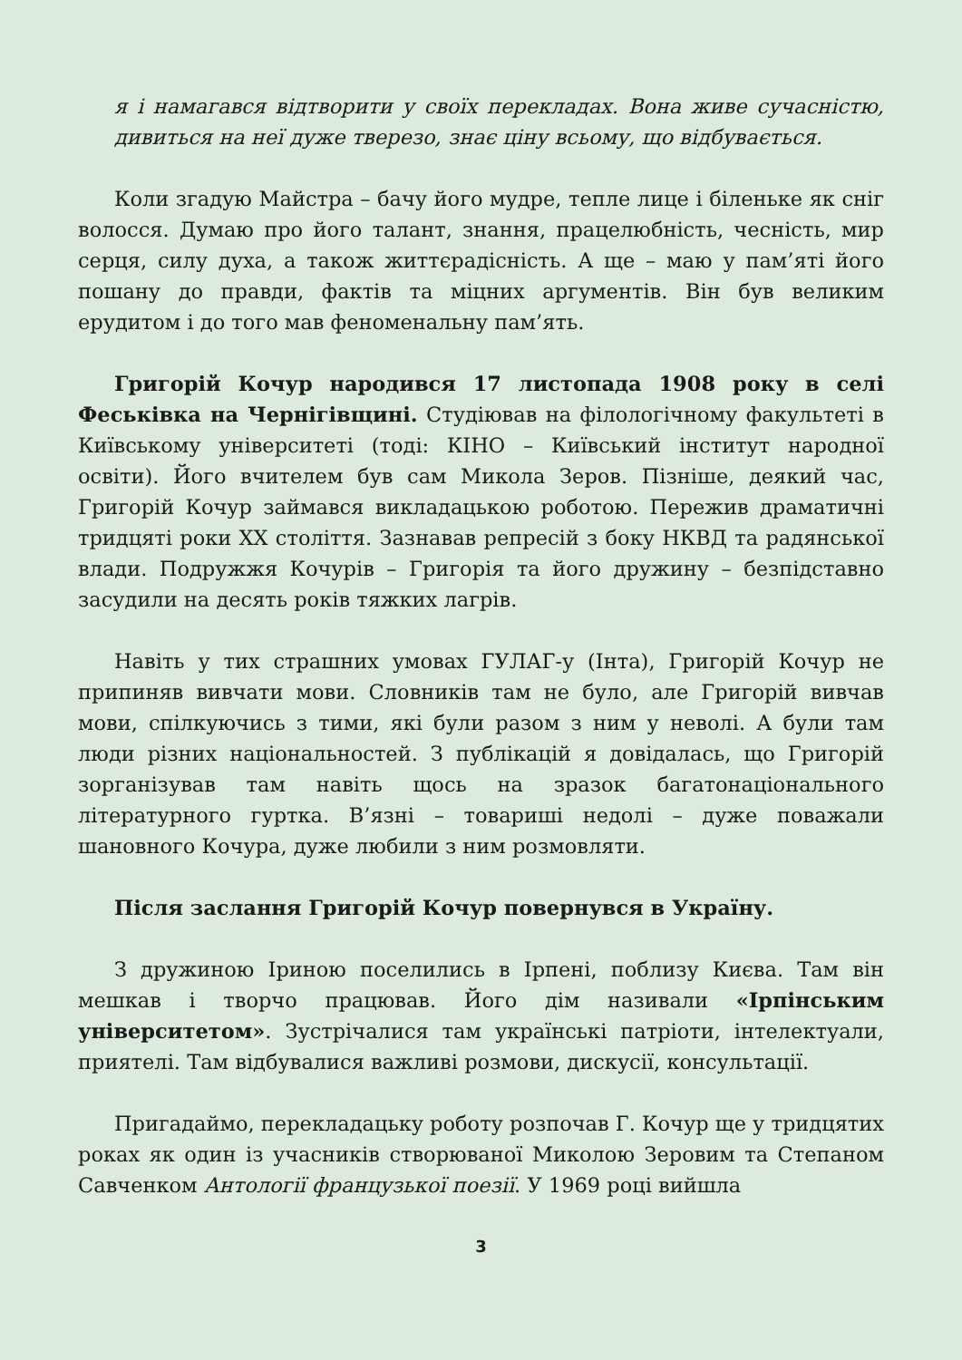я і намагався відтворити у своїх перекладах. Вона живе сучасністю, дивиться на неї дуже тверезо, знає ціну всьому, що відбувається.
Коли згадую Майстра – бачу його мудре, тепле лице і біленьке як сніг волосся. Думаю про його талант, знання, працелюбність, чесність, мир серця, силу духа, а також життєрадісність. А ще – маю у пам’яті його пошану до правди, фактів та міцних аргументів. Він був великим ерудитом і до того мав феноменальну пам’ять.
Григорій Кочур народився 17 листопада 1908 року в селі Феськівка на Чернігівщині. Студіював на філологічному факультеті в Київському університеті (тоді: КІНО – Київський інститут народної освіти). Його вчителем був сам Микола Зеров. Пізніше, деякий час, Григорій Кочур займався викладацькою роботою. Пережив драматичні тридцяті роки XX століття. Зазнавав репресій з боку НКВД та радянської влади. Подружжя Кочурів – Григорія та його дружину – безпідставно засудили на десять років тяжких лагрів.
Навіть у тих страшних умовах ГУЛАГ-у (Інта), Григорій Кочур не припиняв вивчати мови. Словників там не було, але Григорій вивчав мови, спілкуючись з тими, які були разом з ним у неволі. А були там люди різних національностей. З публікацій я довідалась, що Григорій зорганізував там навіть щось на зразок багатонаціонального літературного гуртка. В’язні – товариші недолі – дуже поважали шановного Кочура, дуже любили з ним розмовляти.
Після заслання Григорій Кочур повернувся в Україну.
З дружиною Іриною поселились в Ірпені, поблизу Києва. Там він мешкав і творчо працював. Його дім називали «Ірпінським університетом». Зустрічалися там українські патріоти, інтелектуали, приятелі. Там відбувалися важливі розмови, дискусії, консультації.
Пригадаймо, перекладацьку роботу розпочав Г. Кочур ще у тридцятих роках як один із учасників створюваної Миколою Зеровим та Степаном Савченком Антології французької поезії. У 1969 році вийшла
3